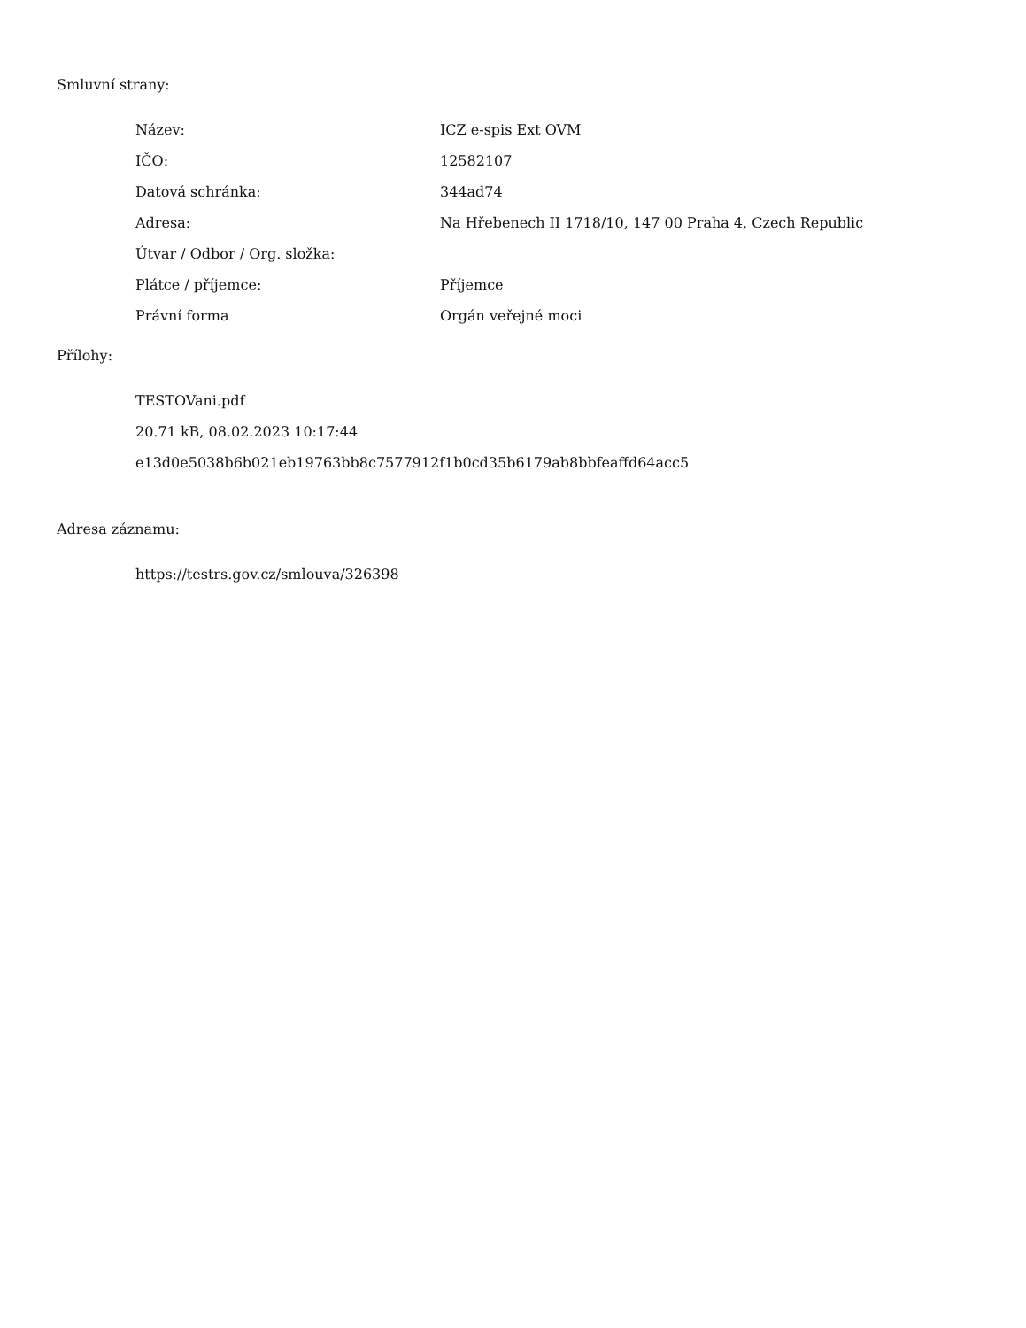Smluvní strany:
| Název: | ICZ e-spis Ext OVM |
| IČO: | 12582107 |
| Datová schránka: | 344ad74 |
| Adresa: | Na Hřebenech II 1718/10, 147 00 Praha 4, Czech Republic |
| Útvar / Odbor / Org. složka: | |
| Plátce / příjemce: | Příjemce |
| Právní forma | Orgán veřejné moci |
Přílohy:
TESTOVani.pdf
20.71 kB, 08.02.2023 10:17:44
e13d0e5038b6b021eb19763bb8c7577912f1b0cd35b6179ab8bbfeaffd64acc5
Adresa záznamu:
https://testrs.gov.cz/smlouva/326398